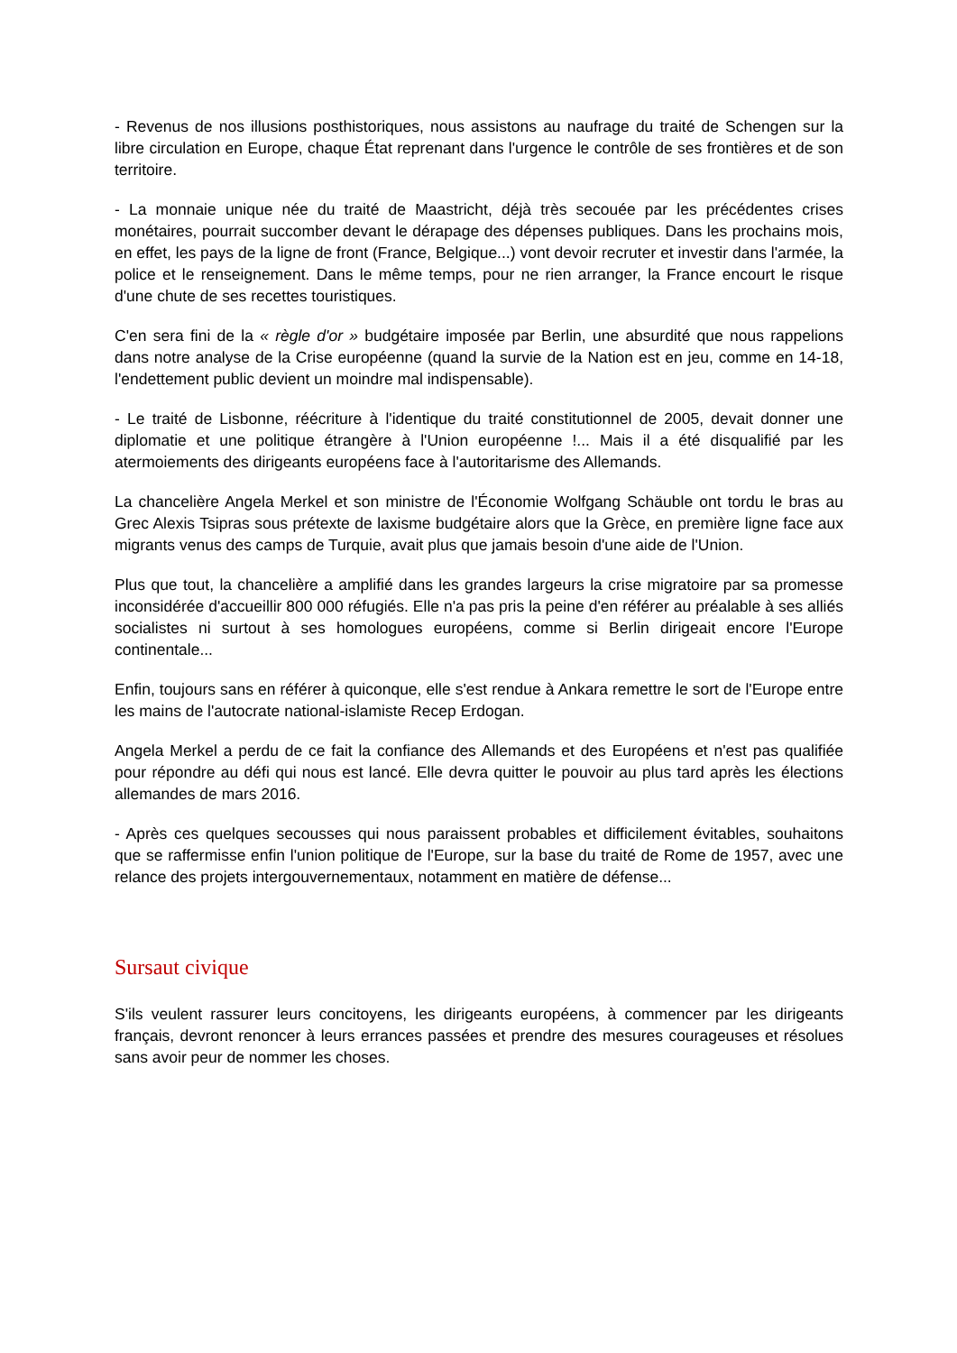- Revenus de nos illusions posthistoriques, nous assistons au naufrage du traité de Schengen sur la libre circulation en Europe, chaque État reprenant dans l'urgence le contrôle de ses frontières et de son territoire.
- La monnaie unique née du traité de Maastricht, déjà très secouée par les précédentes crises monétaires, pourrait succomber devant le dérapage des dépenses publiques. Dans les prochains mois, en effet, les pays de la ligne de front (France, Belgique...) vont devoir recruter et investir dans l'armée, la police et le renseignement. Dans le même temps, pour ne rien arranger, la France encourt le risque d'une chute de ses recettes touristiques.
C'en sera fini de la « règle d'or » budgétaire imposée par Berlin, une absurdité que nous rappelions dans notre analyse de la Crise européenne (quand la survie de la Nation est en jeu, comme en 14-18, l'endettement public devient un moindre mal indispensable).
- Le traité de Lisbonne, réécriture à l'identique du traité constitutionnel de 2005, devait donner une diplomatie et une politique étrangère à l'Union européenne !... Mais il a été disqualifié par les atermoiements des dirigeants européens face à l'autoritarisme des Allemands.
La chancelière Angela Merkel et son ministre de l'Économie Wolfgang Schäuble ont tordu le bras au Grec Alexis Tsipras sous prétexte de laxisme budgétaire alors que la Grèce, en première ligne face aux migrants venus des camps de Turquie, avait plus que jamais besoin d'une aide de l'Union.
Plus que tout, la chancelière a amplifié dans les grandes largeurs la crise migratoire par sa promesse inconsidérée d'accueillir 800 000 réfugiés. Elle n'a pas pris la peine d'en référer au préalable à ses alliés socialistes ni surtout à ses homologues européens, comme si Berlin dirigeait encore l'Europe continentale...
Enfin, toujours sans en référer à quiconque, elle s'est rendue à Ankara remettre le sort de l'Europe entre les mains de l'autocrate national-islamiste Recep Erdogan.
Angela Merkel a perdu de ce fait la confiance des Allemands et des Européens et n'est pas qualifiée pour répondre au défi qui nous est lancé. Elle devra quitter le pouvoir au plus tard après les élections allemandes de mars 2016.
- Après ces quelques secousses qui nous paraissent probables et difficilement évitables, souhaitons que se raffermisse enfin l'union politique de l'Europe, sur la base du traité de Rome de 1957, avec une relance des projets intergouvernementaux, notamment en matière de défense...
Sursaut civique
S'ils veulent rassurer leurs concitoyens, les dirigeants européens, à commencer par les dirigeants français, devront renoncer à leurs errances passées et prendre des mesures courageuses et résolues sans avoir peur de nommer les choses.